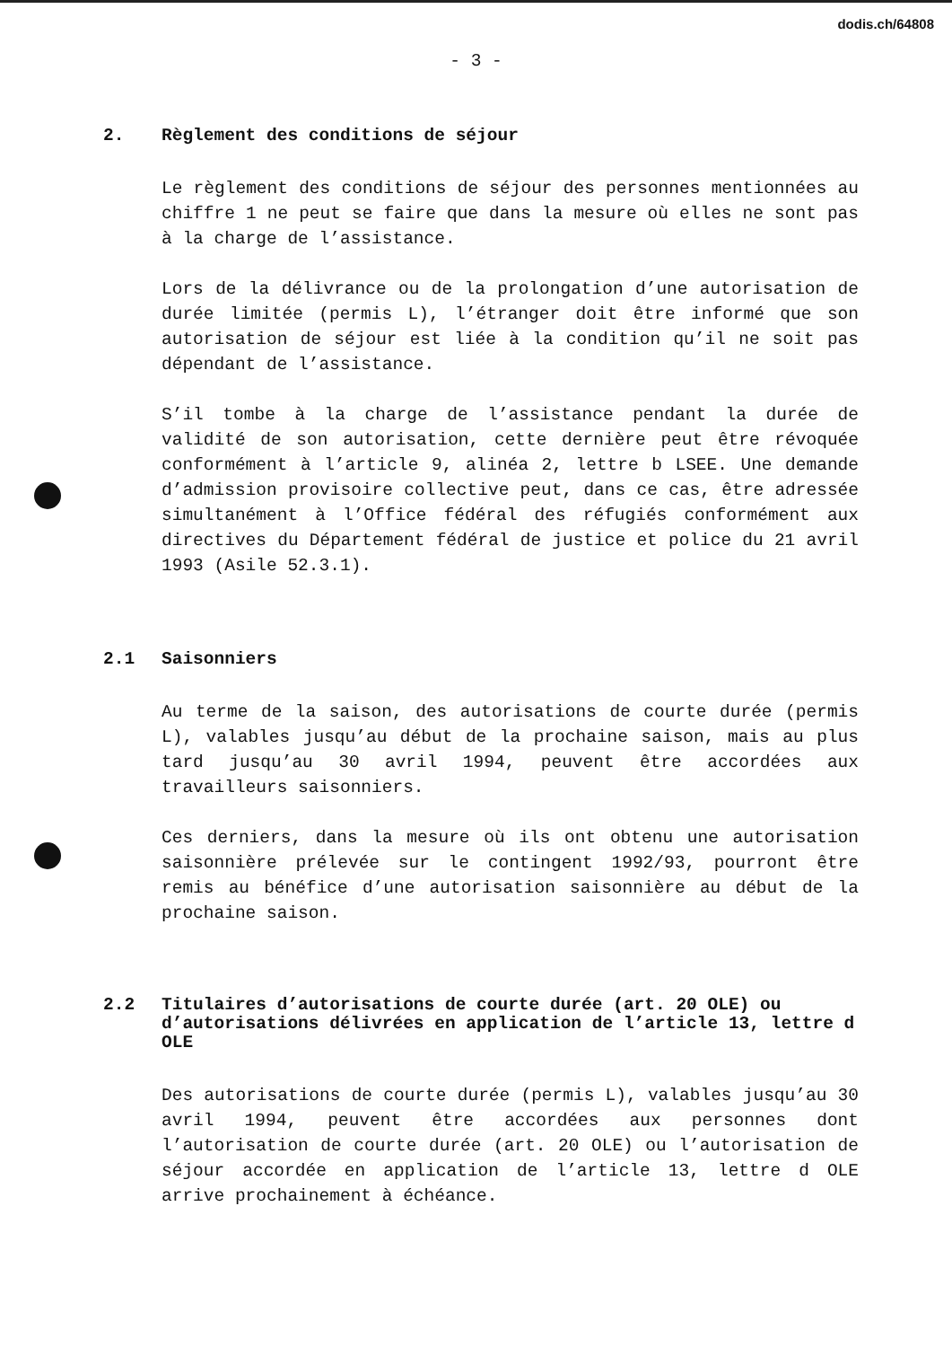dodis.ch/64808
- 3 -
2. Règlement des conditions de séjour
Le règlement des conditions de séjour des personnes mentionnées au chiffre 1 ne peut se faire que dans la mesure où elles ne sont pas à la charge de l’assistance.
Lors de la délivrance ou de la prolongation d’une autorisation de durée limitée (permis L), l’étranger doit être informé que son autorisation de séjour est liée à la condition qu’il ne soit pas dépendant de l’assistance.
S’il tombe à la charge de l’assistance pendant la durée de validité de son autorisation, cette dernière peut être révoquée conformément à l’article 9, alinéa 2, lettre b LSEE. Une demande d’admission provisoire collective peut, dans ce cas, être adressée simultanément à l’Office fédéral des réfugiés conformément aux directives du Département fédéral de justice et police du 21 avril 1993 (Asile 52.3.1).
2.1 Saisonniers
Au terme de la saison, des autorisations de courte durée (permis L), valables jusqu’au début de la prochaine saison, mais au plus tard jusqu’au 30 avril 1994, peuvent être accordées aux travailleurs saisonniers.
Ces derniers, dans la mesure où ils ont obtenu une autorisation saisonnière prélevée sur le contingent 1992/93, pourront être remis au bénéfice d’une autorisation saisonnière au début de la prochaine saison.
2.2 Titulaires d’autorisations de courte durée (art. 20 OLE) ou d’autorisations délivrées en application de l’article 13, lettre d OLE
Des autorisations de courte durée (permis L), valables jusqu’au 30 avril 1994, peuvent être accordées aux personnes dont l’autorisation de courte durée (art. 20 OLE) ou l’autorisation de séjour accordée en application de l’article 13, lettre d OLE arrive prochainement à échéance.